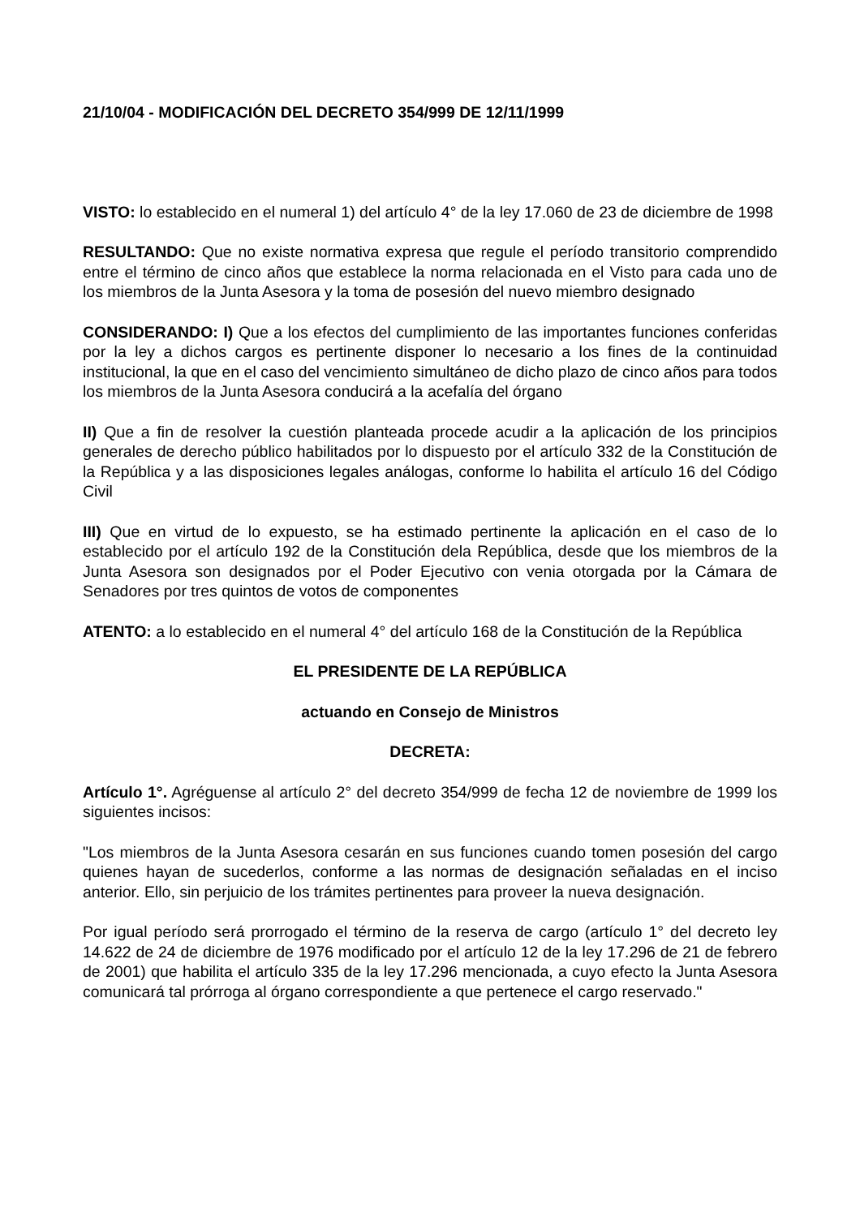21/10/04 - MODIFICACIÓN DEL DECRETO 354/999 DE 12/11/1999
VISTO: lo establecido en el numeral 1) del artículo 4° de la ley 17.060 de 23 de diciembre de 1998
RESULTANDO: Que no existe normativa expresa que regule el período transitorio comprendido entre el término de cinco años que establece la norma relacionada en el Visto para cada uno de los miembros de la Junta Asesora y la toma de posesión del nuevo miembro designado
CONSIDERANDO: I) Que a los efectos del cumplimiento de las importantes funciones conferidas por la ley a dichos cargos es pertinente disponer lo necesario a los fines de la continuidad institucional, la que en el caso del vencimiento simultáneo de dicho plazo de cinco años para todos los miembros de la Junta Asesora conducirá a la acefalía del órgano
II) Que a fin de resolver la cuestión planteada procede acudir a la aplicación de los principios generales de derecho público habilitados por lo dispuesto por el artículo 332 de la Constitución de la República y a las disposiciones legales análogas, conforme lo habilita el artículo 16 del Código Civil
III) Que en virtud de lo expuesto, se ha estimado pertinente la aplicación en el caso de lo establecido por el artículo 192 de la Constitución dela República, desde que los miembros de la Junta Asesora son designados por el Poder Ejecutivo con venia otorgada por la Cámara de Senadores por tres quintos de votos de componentes
ATENTO: a lo establecido en el numeral 4° del artículo 168 de la Constitución de la República
EL PRESIDENTE DE LA REPÚBLICA
actuando en Consejo de Ministros
DECRETA:
Artículo 1°. Agréguense al artículo 2° del decreto 354/999 de fecha 12 de noviembre de 1999 los siguientes incisos:
"Los miembros de la Junta Asesora cesarán en sus funciones cuando tomen posesión del cargo quienes hayan de sucederlos, conforme a las normas de designación señaladas en el inciso anterior. Ello, sin perjuicio de los trámites pertinentes para proveer la nueva designación.
Por igual período será prorrogado el término de la reserva de cargo (artículo 1° del decreto ley 14.622 de 24 de diciembre de 1976 modificado por el artículo 12 de la ley 17.296 de 21 de febrero de 2001) que habilita el artículo 335 de la ley 17.296 mencionada, a cuyo efecto la Junta Asesora comunicará tal prórroga al órgano correspondiente a que pertenece el cargo reservado."